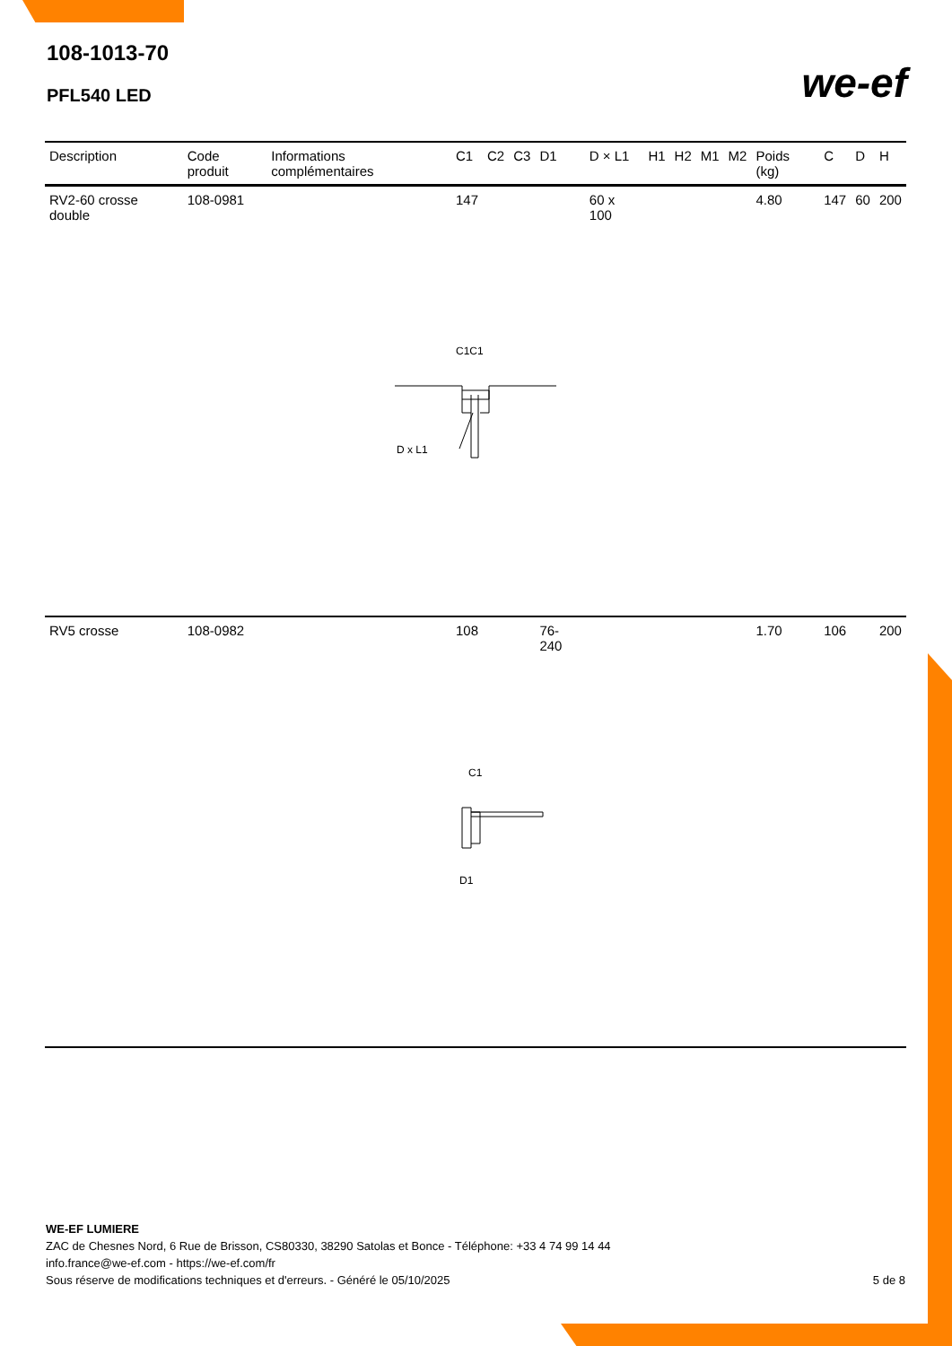108-1013-70
PFL540 LED
we-ef
| Description | Code produit | Informations complémentaires | C1 | C2 | C3 | D1 | D × L1 | H1 | H2 | M1 | M2 | Poids (kg) | C | D | H |
| --- | --- | --- | --- | --- | --- | --- | --- | --- | --- | --- | --- | --- | --- | --- | --- |
| RV2-60 crosse double | 108-0981 | | 147 | | | | 60 x 100 | | | | | 4.80 | 147 | 60 | 200 |
| C1C1 D x L1 | | | | | | | | | | | | | | | |
| RV5 crosse | 108-0982 | | 108 | | | 76-240 | | | | | | 1.70 | 106 | | 200 |
| C1 D1 | | | | | | | | | | | | | | | |
WE-EF LUMIERE
ZAC de Chesnes Nord, 6 Rue de Brisson, CS80330, 38290 Satolas et Bonce - Téléphone: +33 4 74 99 14 44
info.france@we-ef.com - https://we-ef.com/fr
Sous réserve de modifications techniques et d'erreurs. - Généré le 05/10/2025 5 de 8